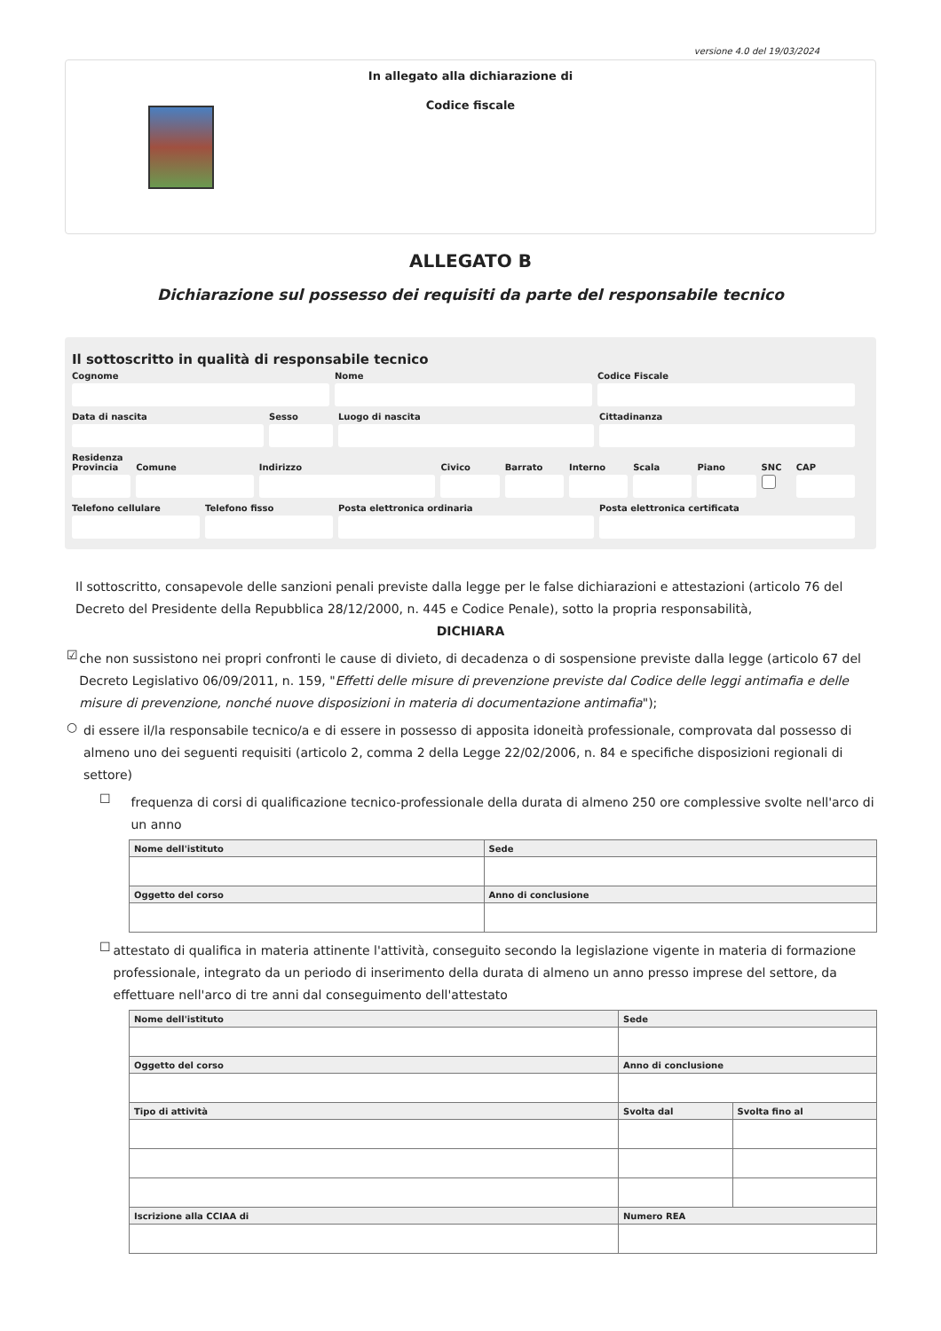versione 4.0 del 19/03/2024
In allegato alla dichiarazione di
Codice fiscale
ALLEGATO B
Dichiarazione sul possesso dei requisiti da parte del responsabile tecnico
Il sottoscritto in qualità di responsabile tecnico
Cognome Nome Codice Fiscale
Data di nascita Sesso Luogo di nascita Cittadinanza
Residenza
Provincia Comune Indirizzo Civico Barrato Interno Scala Piano SNC CAP
Telefono cellulare Telefono fisso Posta elettronica ordinaria Posta elettronica certificata
Il sottoscritto, consapevole delle sanzioni penali previste dalla legge per le false dichiarazioni e attestazioni (articolo 76 del Decreto del Presidente della Repubblica 28/12/2000, n. 445 e Codice Penale), sotto la propria responsabilità,
DICHIARA
☑
che non sussistono nei propri confronti le cause di divieto, di decadenza o di sospensione previste dalla legge (articolo 67 del Decreto Legislativo 06/09/2011, n. 159, "Effetti delle misure di prevenzione previste dal Codice delle leggi antimafia e delle misure di prevenzione, nonché nuove disposizioni in materia di documentazione antimafia");
○
di essere il/la responsabile tecnico/a e di essere in possesso di apposita idoneità professionale, comprovata dal possesso di almeno uno dei seguenti requisiti (articolo 2, comma 2 della Legge 22/02/2006, n. 84 e specifiche disposizioni regionali di settore)
☐
frequenza di corsi di qualificazione tecnico-professionale della durata di almeno 250 ore complessive svolte nell'arco di un anno
| Nome dell'istituto | Sede |
| --- | --- |
| Oggetto del corso | Anno di conclusione |
☐
attestato di qualifica in materia attinente l'attività, conseguito secondo la legislazione vigente in materia di formazione professionale, integrato da un periodo di inserimento della durata di almeno un anno presso imprese del settore, da effettuare nell'arco di tre anni dal conseguimento dell'attestato
| Nome dell'istituto | Sede | |
| --- | --- | --- |
| Oggetto del corso | Anno di conclusione | |
| Tipo di attività | Svolta dal | Svolta fino al |
| Iscrizione alla CCIAA di | Numero REA | |